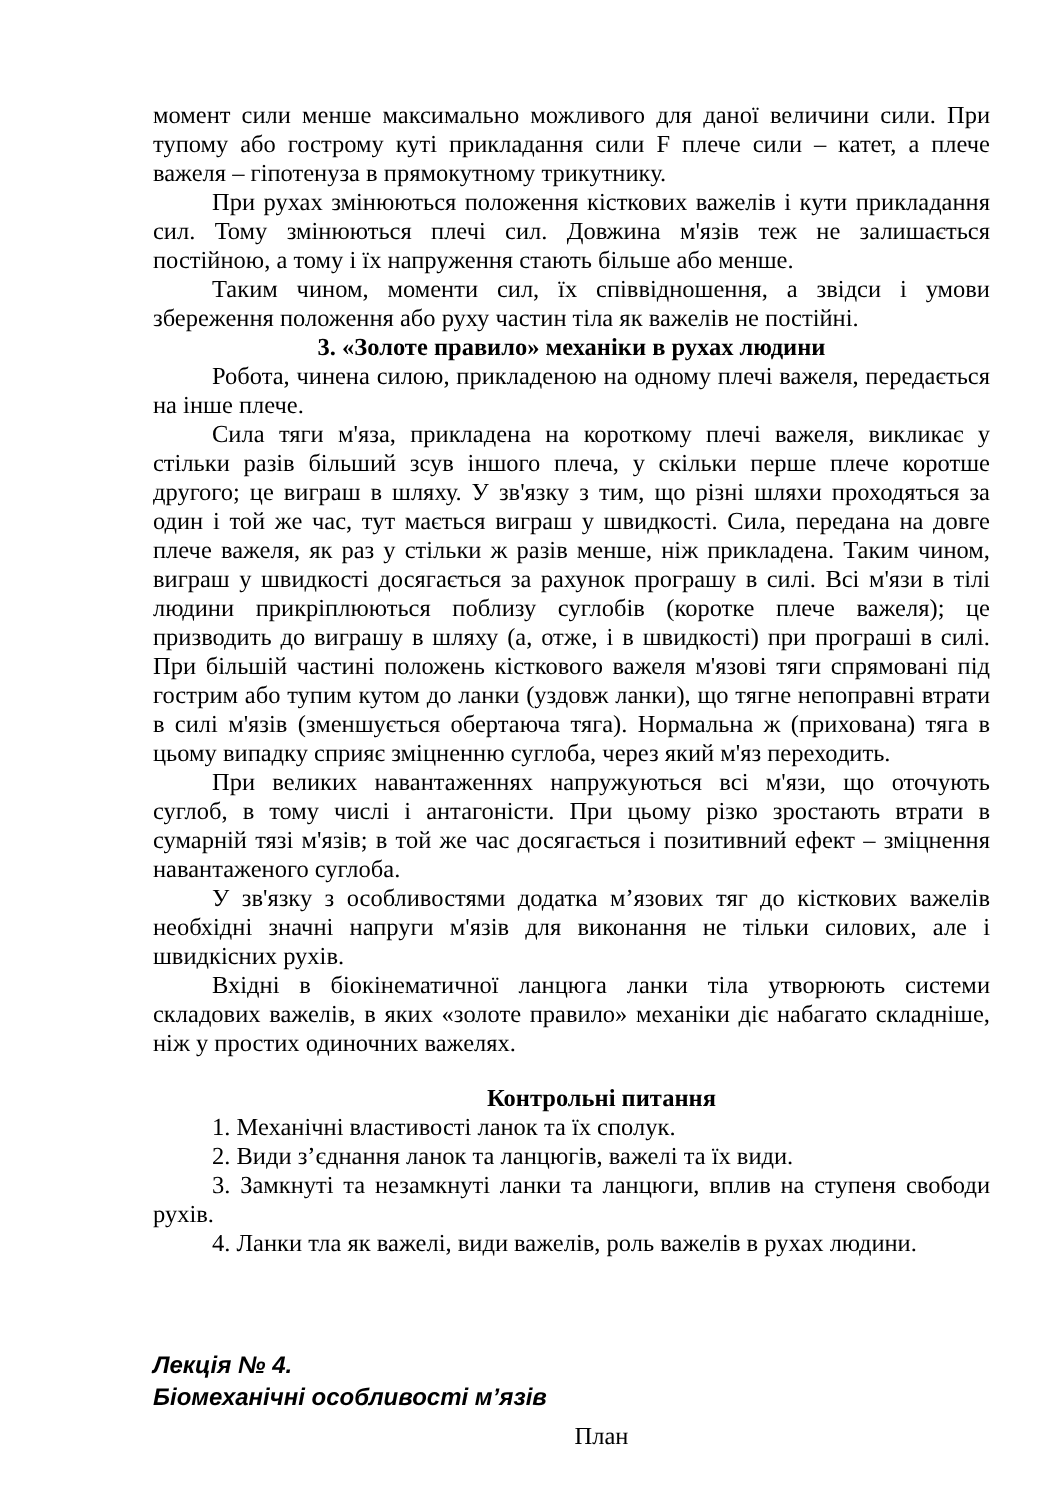момент сили менше максимально можливого для даної величини сили. При тупому або гострому куті прикладання сили F плече сили – катет, а плече важеля – гіпотенуза в прямокутному трикутнику.
При рухах змінюються положення кісткових важелів і кути прикладання сил. Тому змінюються плечі сил. Довжина м'язів теж не залишається постійною, а тому і їх напруження стають більше або менше.
Таким чином, моменти сил, їх співвідношення, а звідси і умови збереження положення або руху частин тіла як важелів не постійні.
3. «Золоте правило» механіки в рухах людини
Робота, чинена силою, прикладеною на одному плечі важеля, передається на інше плече.
Сила тяги м'яза, прикладена на короткому плечі важеля, викликає у стільки разів більший зсув іншого плеча, у скільки перше плече коротше другого; це виграш в шляху. У зв'язку з тим, що різні шляхи проходяться за один і той же час, тут мається виграш у швидкості. Сила, передана на довге плече важеля, як раз у стільки ж разів менше, ніж прикладена. Таким чином, виграш у швидкості досягається за рахунок програшу в силі. Всі м'язи в тілі людини прикріплюються поблизу суглобів (коротке плече важеля); це призводить до виграшу в шляху (а, отже, і в швидкості) при програші в силі. При більшій частині положень кісткового важеля м'язові тяги спрямовані під гострим або тупим кутом до ланки (уздовж ланки), що тягне непоправні втрати в силі м'язів (зменшується обертаюча тяга). Нормальна ж (прихована) тяга в цьому випадку сприяє зміцненню суглоба, через який м'яз переходить.
При великих навантаженнях напружуються всі м'язи, що оточують суглоб, в тому числі і антагоністи. При цьому різко зростають втрати в сумарній тязі м'язів; в той же час досягається і позитивний ефект – зміцнення навантаженого суглоба.
У зв'язку з особливостями додатка м’язових тяг до кісткових важелів необхідні значні напруги м'язів для виконання не тільки силових, але і швидкісних рухів.
Вхідні в біокінематичної ланцюга ланки тіла утворюють системи складових важелів, в яких «золоте правило» механіки діє набагато складніше, ніж у простих одиночних важелях.
Контрольні питання
1. Механічні властивості ланок та їх сполук.
2. Види з’єднання ланок та ланцюгів, важелі та їх види.
3. Замкнуті та незамкнуті ланки та ланцюги, вплив на ступеня свободи рухів.
4. Ланки тла як важелі, види важелів, роль важелів в рухах людини.
Лекція № 4.
Біомеханічні особливості м’язів
План